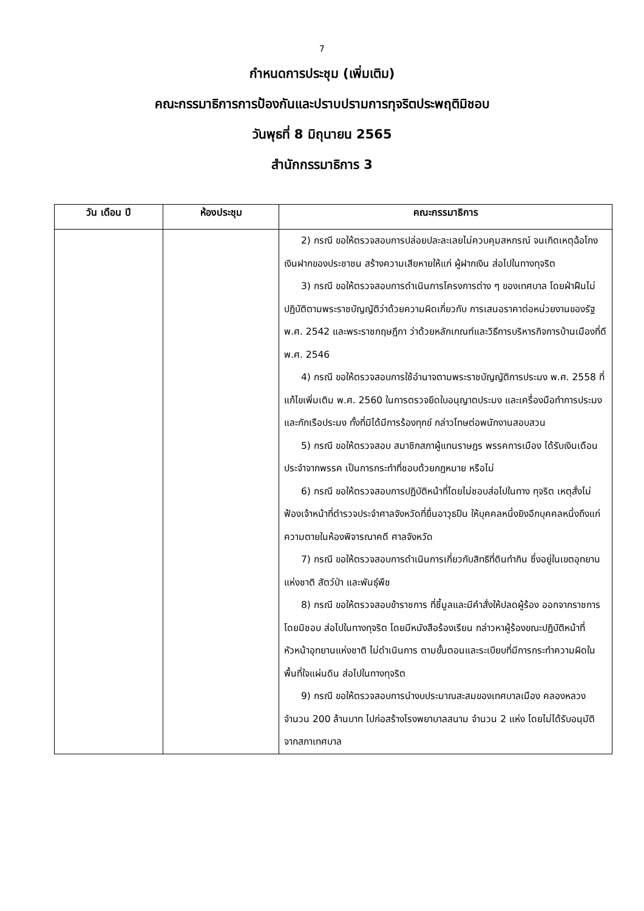7
กำหนดการประชุม (เพิ่มเติม)
คณะกรรมาธิการการป้องกันและปราบปรามการทุจริตประพฤติมิชอบ
วันพุธที่ 8 มิถุนายน 2565
สำนักกรรมาธิการ 3
| วัน เดือน ปี | ห้องประชุม | คณะกรรมาธิการ |
| --- | --- | --- |
| | | 2) กรณี ขอให้ตรวจสอบการปล่อยปละละเลยไม่ควบคุมสหกรณ์ จนเกิดเหตุฉ้อโกงเงินฝากของประชาชน สร้างความเสียหายให้แก่ ผู้ฝากเงิน ส่อไปในทางทุจริต 3) กรณี ขอให้ตรวจสอบการดำเนินการโครงการต่าง ๆ ของเทศบาล โดยฝ่าฝืนไม่ปฏิบัติตามพระราชบัญญัติว่าด้วยความผิดเกี่ยวกับ การเสนอราคาต่อหน่วยงานของรัฐ พ.ศ. 2542 และพระราชกฤษฎีกา ว่าด้วยหลักเกณฑ์และวิธีการบริหารกิจการบ้านเมืองที่ดี พ.ศ. 2546 4) กรณี ขอให้ตรวจสอบการใช้อำนาจตามพระราชบัญญัติการประมง พ.ศ. 2558 ที่แก้ไขเพิ่มเติม พ.ศ. 2560 ในการตรวจยึดใบอนุญาตประมง และเครื่องมือทำการประมงและกักเรือประมง ทั้งที่มิได้มีการร้องทุกข์ กล่าวโทษต่อพนักงานสอบสวน 5) กรณี ขอให้ตรวจสอบ สมาชิกสภาผู้แทนราษฎร พรรคการเมือง ได้รับเงินเดือนประจำจากพรรค เป็นการกระทำที่ชอบด้วยกฎหมาย หรือไม่ 6) กรณี ขอให้ตรวจสอบการปฏิบัติหน้าที่โดยไม่ชอบส่อไปในทาง ทุจริต เหตุสั่งไม่ฟ้องเจ้าหน้าที่ตำรวจประจำศาลจังหวัดที่ยื่นอาวุธปืน ให้บุคคลหนึ่งยิงอีกบุคคลหนึ่งถึงแก่ความตายในห้องพิจารณาคดี ศาลจังหวัด 7) กรณี ขอให้ตรวจสอบการดำเนินการเกี่ยวกับสิทธิที่ดินทำกิน ซึ่งอยู่ในเขตอุทยานแห่งชาติ สัตว์ป่า และพันธุ์พืช 8) กรณี ขอให้ตรวจสอบข้าราชการ ที่ชี้มูลและมีคำสั่งให้ปลดผู้ร้อง ออกจากราชการโดยมิชอบ ส่อไปในทางทุจริต โดยมีหนังสือร้องเรียน กล่าวหาผู้ร้องขณะปฏิบัติหน้าที่หัวหน้าอุทยานแห่งชาติ ไม่ดำเนินการ ตามขั้นตอนและระเบียบที่มีการกระทำความผิดในพื้นที่ใจแผ่นดิน ส่อไปในทางทุจริต 9) กรณี ขอให้ตรวจสอบการนำงบประมาณสะสมของเทศบาลเมือง คลองหลวง จำนวน 200 ล้านบาท ไปก่อสร้างโรงพยาบาลสนาม จำนวน 2 แห่ง โดยไม่ได้รับอนุมัติจากสภาเทศบาล |